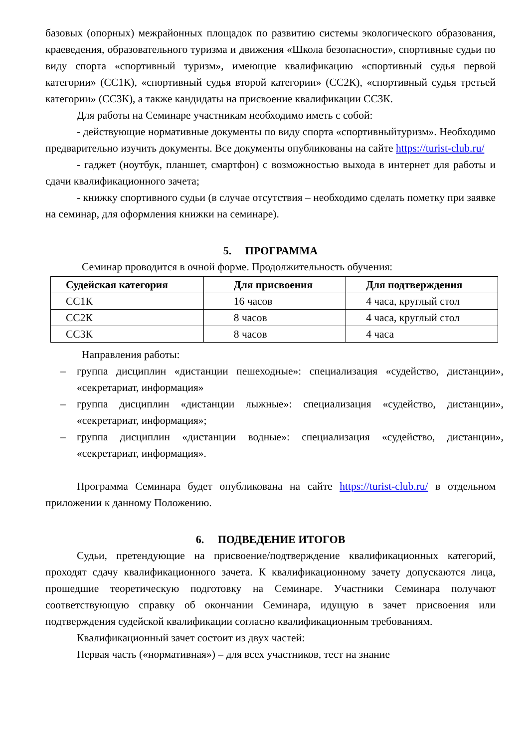базовых (опорных) межрайонных площадок по развитию системы экологического образования, краеведения, образовательного туризма и движения «Школа безопасности», спортивные судьи по виду спорта «спортивный туризм», имеющие квалификацию «спортивный судья первой категории» (СС1К), «спортивный судья второй категории» (СС2К), «спортивный судья третьей категории» (СС3К), а также кандидаты на присвоение квалификации СС3К.
Для работы на Семинаре участникам необходимо иметь с собой:
- действующие нормативные документы по виду спорта «спортивныйтуризм». Необходимо предварительно изучить документы. Все документы опубликованы на сайте https://turist-club.ru/
- гаджет (ноутбук, планшет, смартфон) с возможностью выхода в интернет для работы и сдачи квалификационного зачета;
- книжку спортивного судьи (в случае отсутствия – необходимо сделать пометку при заявке на семинар, для оформления книжки на семинаре).
5. ПРОГРАММА
Семинар проводится в очной форме. Продолжительность обучения:
| Судейская категория | Для присвоения | Для подтверждения |
| --- | --- | --- |
| СС1К | 16 часов | 4 часа, круглый стол |
| СС2К | 8 часов | 4 часа, круглый стол |
| СС3К | 8 часов | 4 часа |
Направления работы:
– группа дисциплин «дистанции пешеходные»: специализация «судейство, дистанции», «секретариат, информация»
– группа дисциплин «дистанции лыжные»: специализация «судейство, дистанции», «секретариат, информация»;
– группа дисциплин «дистанции водные»: специализация «судейство, дистанции», «секретариат, информация».
Программа Семинара будет опубликована на сайте https://turist-club.ru/ в отдельном приложении к данному Положению.
6. ПОДВЕДЕНИЕ ИТОГОВ
Судьи, претендующие на присвоение/подтверждение квалификационных категорий, проходят сдачу квалификационного зачета. К квалификационному зачету допускаются лица, прошедшие теоретическую подготовку на Семинаре. Участники Семинара получают соответствующую справку об окончании Семинара, идущую в зачет присвоения или подтверждения судейской квалификации согласно квалификационным требованиям.
Квалификационный зачет состоит из двух частей:
Первая часть («нормативная») – для всех участников, тест на знание